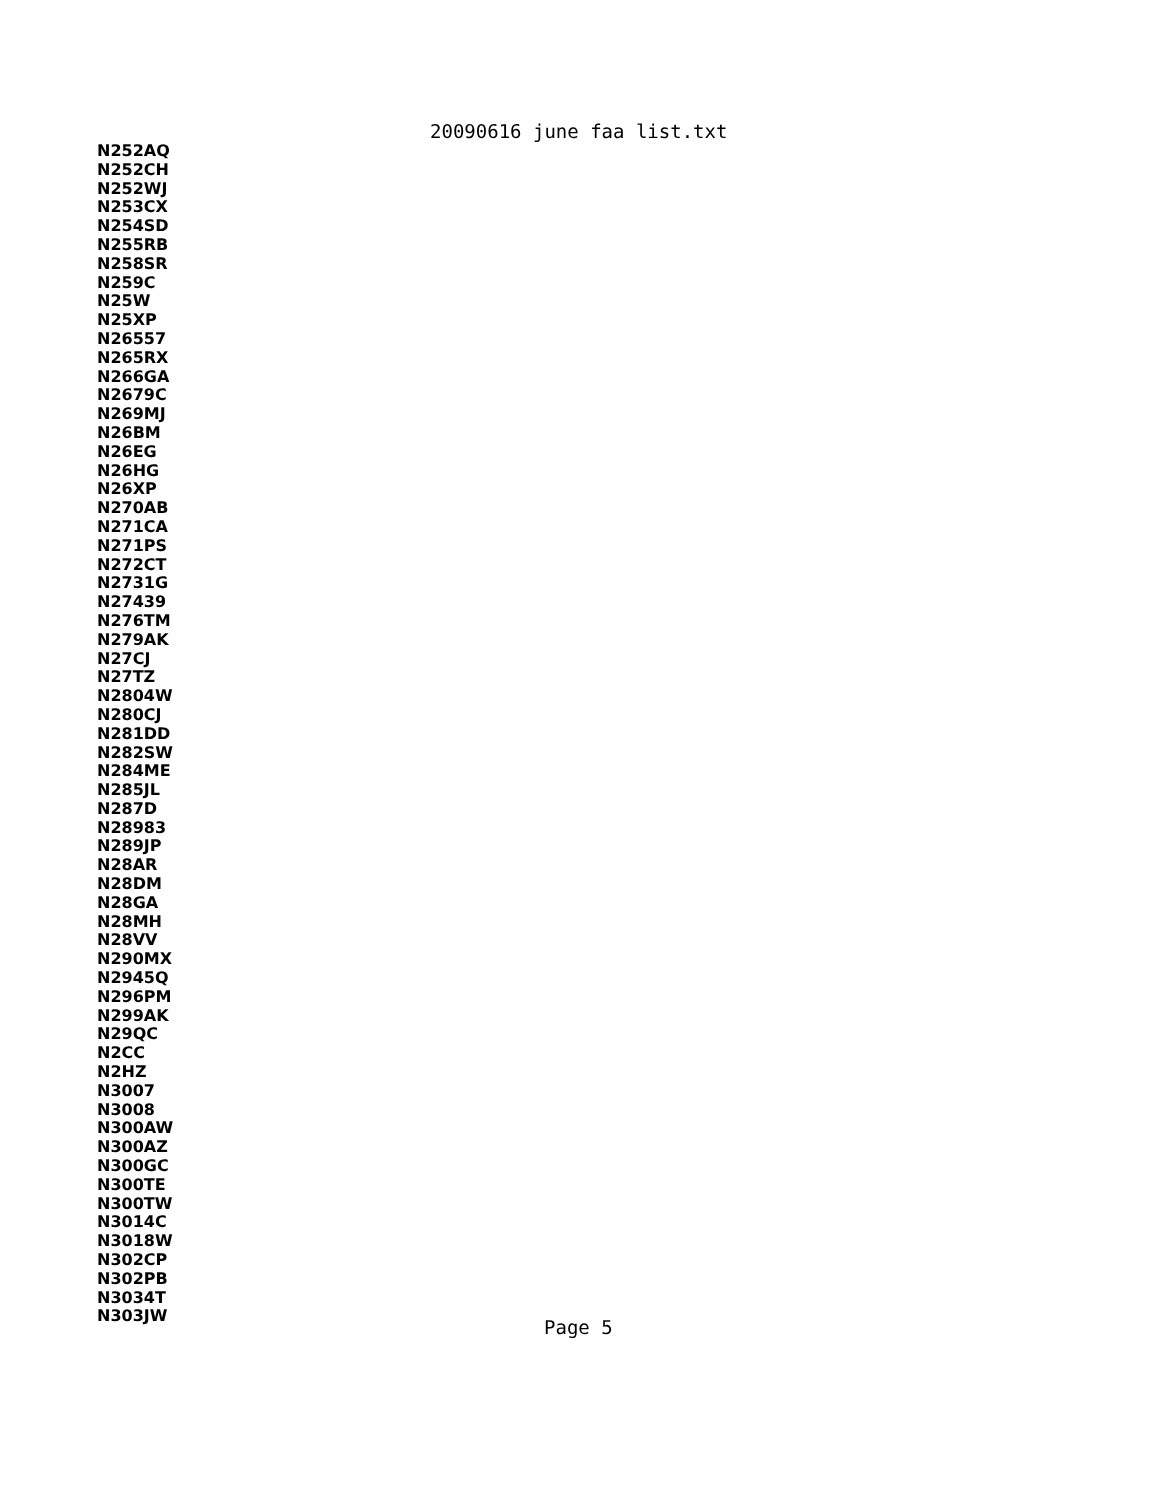20090616 june faa list.txt
N252AQ
N252CH
N252WJ
N253CX
N254SD
N255RB
N258SR
N259C
N25W
N25XP
N26557
N265RX
N266GA
N2679C
N269MJ
N26BM
N26EG
N26HG
N26XP
N270AB
N271CA
N271PS
N272CT
N2731G
N27439
N276TM
N279AK
N27CJ
N27TZ
N2804W
N280CJ
N281DD
N282SW
N284ME
N285JL
N287D
N28983
N289JP
N28AR
N28DM
N28GA
N28MH
N28VV
N290MX
N2945Q
N296PM
N299AK
N29QC
N2CC
N2HZ
N3007
N3008
N300AW
N300AZ
N300GC
N300TE
N300TW
N3014C
N3018W
N302CP
N302PB
N3034T
N303JW
Page 5